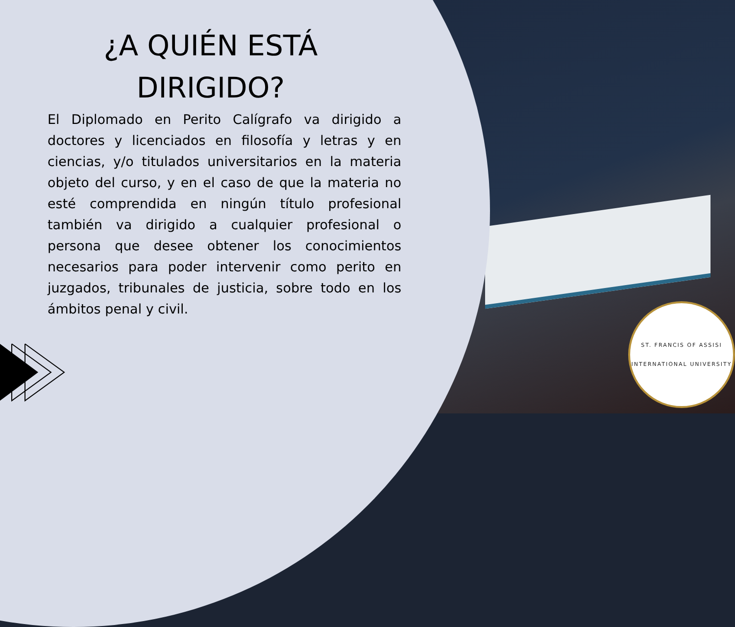¿A QUIÉN ESTÁ
DIRIGIDO?
El Diplomado en Perito Calígrafo va dirigido a doctores y licenciados en filosofía y letras y en ciencias, y/o titulados universitarios en la materia objeto del curso, y en el caso de que la materia no esté comprendida en ningún título profesional también va dirigido a cualquier profesional o persona que desee obtener los conocimientos necesarios para poder intervenir como perito en juzgados, tribunales de justicia, sobre todo en los ámbitos penal y civil.
ST. FRANCIS OF ASSISI
INTERNATIONAL UNIVERSITY